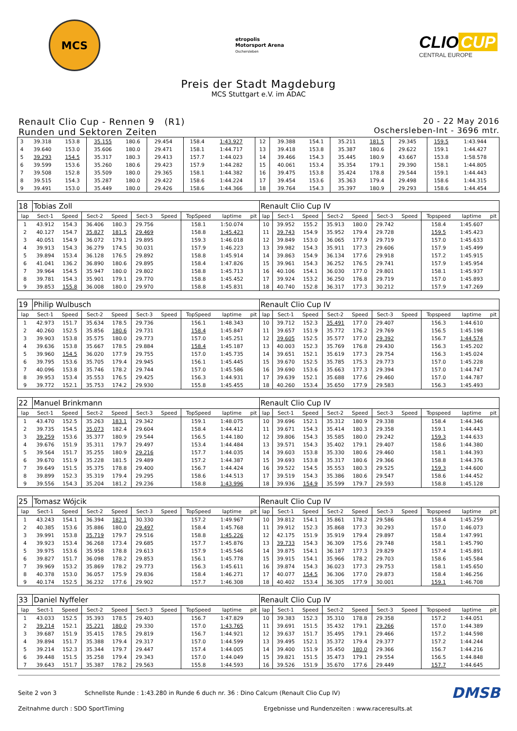MCS
etropolis
Motorsport Arena
Oschersleben
CLIO CUP
CENTRAL EUROPE
Preis der Stadt Magdeburg
MCS Stuttgart e.V. im ADAC
Renault Clio Cup - Rennen 9 (R1)
Runden und Sektoren Zeiten
20 - 22 May 2016
Oschersleben-Int - 3696 mtr.
| 3 | 39.318 | 153.8 | 35.155 | 180.6 | 29.454 | | 158.4 | 1:43.927 | | 12 | 39.388 | 154.1 | 35.211 | 181.5 | 29.345 | | 159.5 | 1:43.944 | |
| 4 | 39.640 | 153.0 | 35.606 | 180.0 | 29.471 | | 158.1 | 1:44.717 | | 13 | 39.418 | 153.8 | 35.387 | 180.6 | 29.622 | | 159.1 | 1:44.427 | |
| 5 | 39.293 | 154.5 | 35.317 | 180.3 | 29.413 | | 157.7 | 1:44.023 | | 14 | 39.466 | 154.3 | 35.445 | 180.9 | 43.667 | | 153.8 | 1:58.578 | |
| 6 | 39.599 | 153.6 | 35.260 | 180.6 | 29.423 | | 157.9 | 1:44.282 | | 15 | 40.061 | 153.4 | 35.354 | 179.1 | 29.390 | | 158.1 | 1:44.805 | |
| 7 | 39.508 | 152.8 | 35.509 | 180.0 | 29.365 | | 158.1 | 1:44.382 | | 16 | 39.475 | 153.8 | 35.424 | 178.8 | 29.544 | | 159.1 | 1:44.443 | |
| 8 | 39.515 | 154.3 | 35.287 | 180.0 | 29.422 | | 158.6 | 1:44.224 | | 17 | 39.454 | 153.6 | 35.363 | 179.4 | 29.498 | | 158.6 | 1:44.315 | |
| 9 | 39.491 | 153.0 | 35.449 | 180.0 | 29.426 | | 158.6 | 1:44.366 | | 18 | 39.764 | 154.3 | 35.397 | 180.9 | 29.293 | | 158.6 | 1:44.454 | |
| 18 | Tobias Zoll | | | | | | | | | Renault Clio Cup IV | | | | | | | | | |
| lap | Sect-1 | Speed | Sect-2 | Speed | Sect-3 | Speed | TopSpeed | laptime | pit | lap | Sect-1 | Speed | Sect-2 | Speed | Sect-3 | Speed | Topspeed | laptime | pit |
| 1 | 43.912 | 154.3 | 36.406 | 180.3 | 29.756 | | 158.1 | 1:50.074 | | 10 | 39.952 | 155.2 | 35.913 | 180.0 | 29.742 | | 158.4 | 1:45.607 | |
| 2 | 40.127 | 154.7 | 35.827 | 181.5 | 29.469 | | 158.8 | 1:45.423 | | 11 | 39.743 | 154.9 | 35.952 | 179.4 | 29.728 | | 159.5 | 1:45.423 | |
| 3 | 40.051 | 154.9 | 36.072 | 179.1 | 29.895 | | 159.3 | 1:46.018 | | 12 | 39.849 | 153.0 | 36.065 | 177.9 | 29.719 | | 157.0 | 1:45.633 | |
| 4 | 39.913 | 154.3 | 36.279 | 174.5 | 30.031 | | 157.9 | 1:46.223 | | 13 | 39.982 | 154.3 | 35.911 | 177.3 | 29.606 | | 157.9 | 1:45.499 | |
| 5 | 39.894 | 153.4 | 36.128 | 176.5 | 29.892 | | 158.8 | 1:45.914 | | 14 | 39.863 | 154.9 | 36.134 | 177.6 | 29.918 | | 157.2 | 1:45.915 | |
| 6 | 41.041 | 136.2 | 36.890 | 180.6 | 29.895 | | 158.4 | 1:47.826 | | 15 | 39.961 | 154.3 | 36.252 | 176.5 | 29.741 | | 157.9 | 1:45.954 | |
| 7 | 39.964 | 154.5 | 35.947 | 180.0 | 29.802 | | 158.8 | 1:45.713 | | 16 | 40.106 | 154.1 | 36.030 | 177.0 | 29.801 | | 158.1 | 1:45.937 | |
| 8 | 39.781 | 154.3 | 35.901 | 179.1 | 29.770 | | 158.8 | 1:45.452 | | 17 | 39.924 | 153.2 | 36.250 | 176.8 | 29.719 | | 157.0 | 1:45.893 | |
| 9 | 39.853 | 155.8 | 36.008 | 180.0 | 29.970 | | 158.8 | 1:45.831 | | 18 | 40.740 | 152.8 | 36.317 | 177.3 | 30.212 | | 157.9 | 1:47.269 | |
| 19 | Philip Wulbusch | | | | | | | | | Renault Clio Cup IV | | | | | | | | | |
| lap | Sect-1 | Speed | Sect-2 | Speed | Sect-3 | Speed | TopSpeed | laptime | pit | lap | Sect-1 | Speed | Sect-2 | Speed | Sect-3 | Speed | Topspeed | laptime | pit |
| 1 | 42.973 | 151.7 | 35.634 | 178.5 | 29.736 | | 156.1 | 1:48.343 | | 10 | 39.712 | 152.3 | 35.491 | 177.0 | 29.407 | | 156.3 | 1:44.610 | |
| 2 | 40.260 | 152.5 | 35.856 | 180.6 | 29.731 | | 158.4 | 1:45.847 | | 11 | 39.657 | 151.9 | 35.772 | 176.2 | 29.769 | | 156.5 | 1:45.198 | |
| 3 | 39.903 | 153.8 | 35.575 | 180.0 | 29.773 | | 157.0 | 1:45.251 | | 12 | 39.605 | 152.5 | 35.577 | 177.0 | 29.392 | | 156.7 | 1:44.574 | |
| 4 | 39.636 | 153.8 | 35.667 | 178.5 | 29.884 | | 158.4 | 1:45.187 | | 13 | 40.003 | 152.3 | 35.769 | 176.8 | 29.430 | | 156.3 | 1:45.202 | |
| 5 | 39.960 | 154.5 | 36.020 | 177.9 | 29.755 | | 157.0 | 1:45.735 | | 14 | 39.651 | 152.1 | 35.619 | 177.3 | 29.754 | | 156.3 | 1:45.024 | |
| 6 | 39.795 | 153.6 | 35.705 | 179.4 | 29.945 | | 156.1 | 1:45.445 | | 15 | 39.670 | 152.5 | 35.785 | 175.3 | 29.773 | | 157.0 | 1:45.228 | |
| 7 | 40.096 | 153.8 | 35.746 | 178.2 | 29.744 | | 157.0 | 1:45.586 | | 16 | 39.690 | 153.6 | 35.663 | 177.3 | 29.394 | | 157.0 | 1:44.747 | |
| 8 | 39.953 | 153.4 | 35.553 | 176.5 | 29.425 | | 156.3 | 1:44.931 | | 17 | 39.639 | 152.1 | 35.688 | 177.6 | 29.460 | | 157.0 | 1:44.787 | |
| 9 | 39.772 | 152.1 | 35.753 | 174.2 | 29.930 | | 155.8 | 1:45.455 | | 18 | 40.260 | 153.4 | 35.650 | 177.9 | 29.583 | | 156.3 | 1:45.493 | |
| 22 | Manuel Brinkmann | | | | | | | | | Renault Clio Cup IV | | | | | | | | | |
| lap | Sect-1 | Speed | Sect-2 | Speed | Sect-3 | Speed | TopSpeed | laptime | pit | lap | Sect-1 | Speed | Sect-2 | Speed | Sect-3 | Speed | Topspeed | laptime | pit |
| 1 | 43.470 | 152.5 | 35.263 | 183.1 | 29.342 | | 159.1 | 1:48.075 | | 10 | 39.696 | 152.1 | 35.312 | 180.9 | 29.338 | | 158.4 | 1:44.346 | |
| 2 | 39.735 | 154.5 | 35.073 | 182.4 | 29.604 | | 158.4 | 1:44.412 | | 11 | 39.671 | 154.3 | 35.414 | 180.3 | 29.358 | | 159.1 | 1:44.443 | |
| 3 | 39.259 | 153.6 | 35.377 | 180.9 | 29.544 | | 156.5 | 1:44.180 | | 12 | 39.806 | 154.3 | 35.585 | 180.0 | 29.242 | | 159.3 | 1:44.633 | |
| 4 | 39.676 | 151.9 | 35.311 | 179.7 | 29.497 | | 153.4 | 1:44.484 | | 13 | 39.571 | 154.3 | 35.402 | 179.1 | 29.407 | | 158.6 | 1:44.380 | |
| 5 | 39.564 | 151.7 | 35.255 | 180.9 | 29.216 | | 157.7 | 1:44.035 | | 14 | 39.603 | 153.8 | 35.330 | 180.6 | 29.460 | | 158.1 | 1:44.393 | |
| 6 | 39.670 | 151.9 | 35.228 | 181.5 | 29.489 | | 157.2 | 1:44.387 | | 15 | 39.693 | 153.8 | 35.317 | 180.6 | 29.366 | | 158.8 | 1:44.376 | |
| 7 | 39.649 | 151.5 | 35.375 | 178.8 | 29.400 | | 156.7 | 1:44.424 | | 16 | 39.522 | 154.5 | 35.553 | 180.3 | 29.525 | | 159.3 | 1:44.600 | |
| 8 | 39.899 | 152.3 | 35.319 | 179.4 | 29.295 | | 158.6 | 1:44.513 | | 17 | 39.519 | 154.3 | 35.386 | 180.6 | 29.547 | | 158.6 | 1:44.452 | |
| 9 | 39.556 | 154.3 | 35.204 | 181.2 | 29.236 | | 158.8 | 1:43.996 | | 18 | 39.936 | 154.9 | 35.599 | 179.7 | 29.593 | | 158.8 | 1:45.128 | |
| 25 | Tomasz Wójcik | | | | | | | | | Renault Clio Cup IV | | | | | | | | | |
| lap | Sect-1 | Speed | Sect-2 | Speed | Sect-3 | Speed | TopSpeed | laptime | pit | lap | Sect-1 | Speed | Sect-2 | Speed | Sect-3 | Speed | Topspeed | laptime | pit |
| 1 | 43.243 | 154.1 | 36.394 | 182.1 | 30.330 | | 157.2 | 1:49.967 | | 10 | 39.812 | 154.1 | 35.861 | 178.2 | 29.586 | | 158.4 | 1:45.259 | |
| 2 | 40.385 | 153.6 | 35.886 | 180.0 | 29.497 | | 158.4 | 1:45.768 | | 11 | 39.912 | 152.3 | 35.868 | 177.3 | 30.293 | | 157.0 | 1:46.073 | |
| 3 | 39.991 | 153.8 | 35.719 | 179.7 | 29.516 | | 158.8 | 1:45.226 | | 12 | 42.175 | 151.9 | 35.919 | 179.4 | 29.897 | | 158.4 | 1:47.991 | |
| 4 | 39.923 | 153.4 | 36.268 | 173.4 | 29.685 | | 157.7 | 1:45.876 | | 13 | 39.733 | 154.3 | 36.309 | 175.6 | 29.748 | | 158.1 | 1:45.790 | |
| 5 | 39.975 | 153.6 | 35.958 | 178.8 | 29.613 | | 157.9 | 1:45.546 | | 14 | 39.875 | 154.1 | 36.187 | 177.3 | 29.829 | | 157.4 | 1:45.891 | |
| 6 | 39.827 | 151.7 | 36.098 | 178.2 | 29.853 | | 156.1 | 1:45.778 | | 15 | 39.915 | 154.1 | 35.966 | 178.2 | 29.703 | | 158.6 | 1:45.584 | |
| 7 | 39.969 | 153.2 | 35.869 | 178.2 | 29.773 | | 156.3 | 1:45.611 | | 16 | 39.874 | 154.3 | 36.023 | 177.3 | 29.753 | | 158.1 | 1:45.650 | |
| 8 | 40.378 | 153.0 | 36.057 | 175.9 | 29.836 | | 158.4 | 1:46.271 | | 17 | 40.077 | 154.5 | 36.306 | 177.0 | 29.873 | | 158.4 | 1:46.256 | |
| 9 | 40.174 | 152.5 | 36.232 | 177.6 | 29.902 | | 157.7 | 1:46.308 | | 18 | 40.402 | 153.4 | 36.305 | 177.9 | 30.001 | | 159.1 | 1:46.708 | |
| 33 | Daniel Nyffeler | | | | | | | | | Renault Clio Cup IV | | | | | | | | | |
| lap | Sect-1 | Speed | Sect-2 | Speed | Sect-3 | Speed | TopSpeed | laptime | pit | lap | Sect-1 | Speed | Sect-2 | Speed | Sect-3 | Speed | Topspeed | laptime | pit |
| 1 | 43.033 | 152.5 | 35.393 | 178.5 | 29.403 | | 156.7 | 1:47.829 | | 10 | 39.383 | 152.3 | 35.310 | 178.8 | 29.358 | | 157.2 | 1:44.051 | |
| 2 | 39.214 | 152.1 | 35.221 | 180.0 | 29.330 | | 157.0 | 1:43.765 | | 11 | 39.691 | 151.5 | 35.432 | 179.1 | 29.266 | | 157.0 | 1:44.389 | |
| 3 | 39.687 | 151.9 | 35.415 | 178.5 | 29.819 | | 156.7 | 1:44.921 | | 12 | 39.637 | 151.7 | 35.495 | 179.1 | 29.466 | | 157.2 | 1:44.598 | |
| 4 | 39.894 | 151.7 | 35.388 | 179.4 | 29.317 | | 157.0 | 1:44.599 | | 13 | 39.495 | 152.1 | 35.372 | 179.4 | 29.377 | | 157.2 | 1:44.244 | |
| 5 | 39.214 | 152.3 | 35.344 | 179.7 | 29.447 | | 157.4 | 1:44.005 | | 14 | 39.400 | 151.9 | 35.450 | 180.0 | 29.366 | | 156.7 | 1:44.216 | |
| 6 | 39.448 | 151.5 | 35.258 | 179.4 | 29.343 | | 157.0 | 1:44.049 | | 15 | 39.821 | 151.5 | 35.473 | 179.1 | 29.554 | | 156.5 | 1:44.848 | |
| 7 | 39.643 | 151.7 | 35.387 | 178.2 | 29.563 | | 155.8 | 1:44.593 | | 16 | 39.526 | 151.9 | 35.670 | 177.6 | 29.449 | | 157.7 | 1:44.645 | |
Seite 2 von 3 Schnellste Runde : 1:43.280 in Runde 6 duch nr. 36 : Dino Calcum (Renault Clio Cup IV)
DMSB
Zeitnahme durch : SDO SportTiming
Ergebnisse und Rundenzeiten : www.raceresults.at